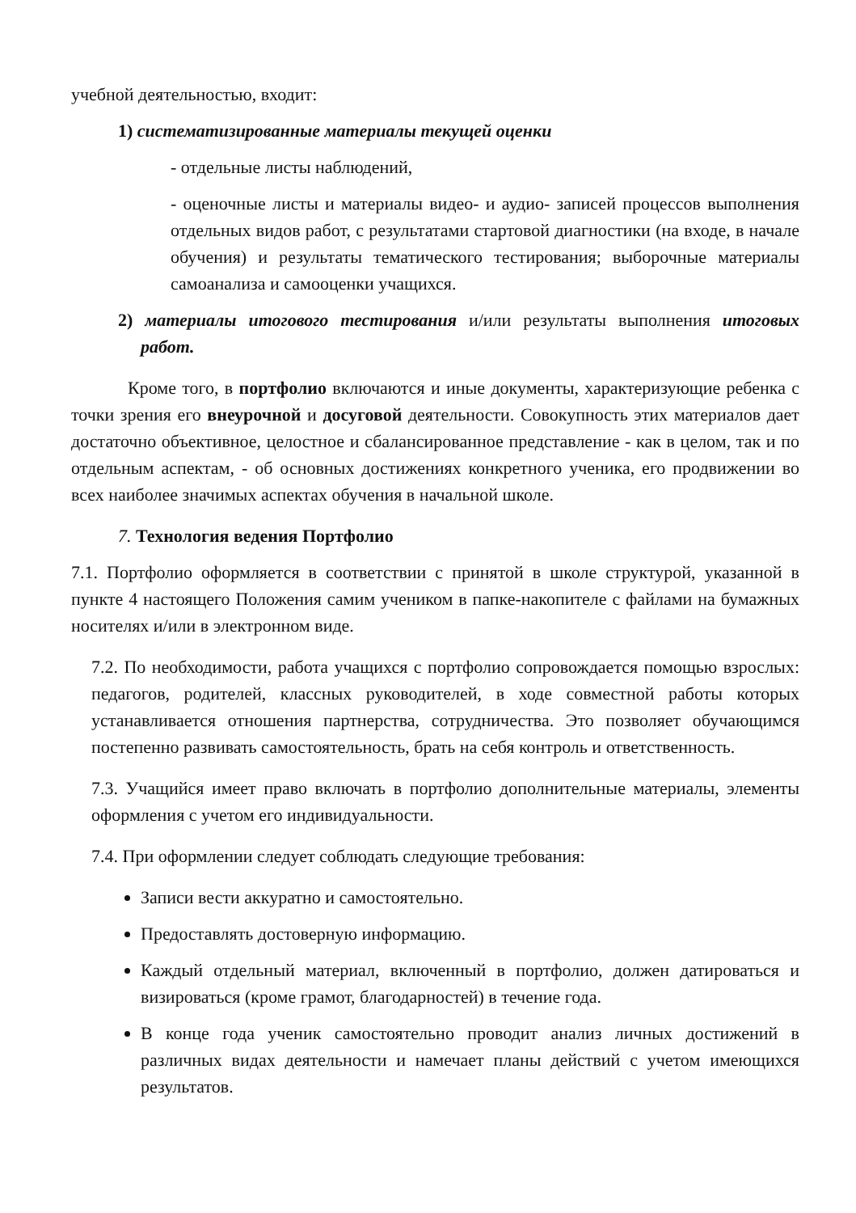учебной деятельностью, входит:
1) систематизированные материалы текущей оценки
- отдельные листы наблюдений,
- оценочные листы и материалы видео- и аудио- записей процессов выполнения отдельных видов работ, с результатами стартовой диагностики (на входе, в начале обучения) и результаты тематического тестирования; выборочные материалы самоанализа и самооценки учащихся.
2) материалы итогового тестирования и/или результаты выполнения итоговых работ.
Кроме того, в портфолио включаются и иные документы, характеризующие ребенка с точки зрения его внеурочной и досуговой деятельности. Совокупность этих материалов дает достаточно объективное, целостное и сбалансированное представление - как в целом, так и по отдельным аспектам, - об основных достижениях конкретного ученика, его продвижении во всех наиболее значимых аспектах обучения в начальной школе.
7. Технология ведения Портфолио
7.1. Портфолио оформляется в соответствии с принятой в школе структурой, указанной в пункте 4 настоящего Положения самим учеником в папке-накопителе с файлами на бумажных носителях и/или в электронном виде.
7.2. По необходимости, работа учащихся с портфолио сопровождается помощью взрослых: педагогов, родителей, классных руководителей, в ходе совместной работы которых устанавливается отношения партнерства, сотрудничества. Это позволяет обучающимся постепенно развивать самостоятельность, брать на себя контроль и ответственность.
7.3. Учащийся имеет право включать в портфолио дополнительные материалы, элементы оформления с учетом его индивидуальности.
7.4. При оформлении следует соблюдать следующие требования:
Записи вести аккуратно и самостоятельно.
Предоставлять достоверную информацию.
Каждый отдельный материал, включенный в портфолио, должен датироваться и визироваться (кроме грамот, благодарностей) в течение года.
В конце года ученик самостоятельно проводит анализ личных достижений в различных видах деятельности и намечает планы действий с учетом имеющихся результатов.